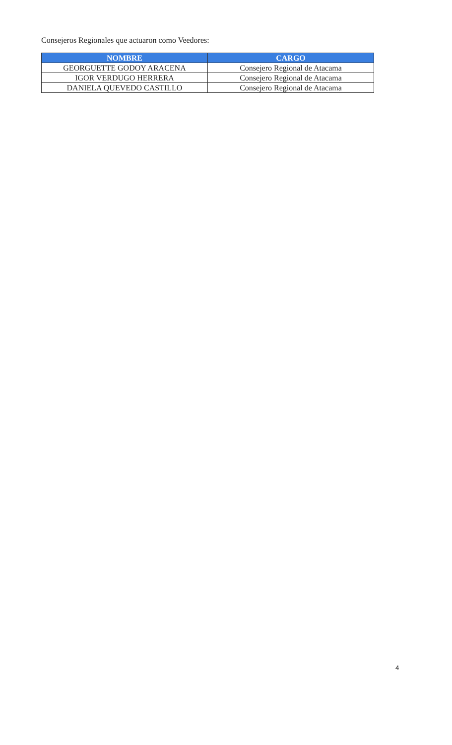Consejeros Regionales que actuaron como Veedores:
| NOMBRE | CARGO |
| --- | --- |
| GEORGUETTE GODOY ARACENA | Consejero Regional de Atacama |
| IGOR VERDUGO HERRERA | Consejero Regional de Atacama |
| DANIELA QUEVEDO CASTILLO | Consejero Regional de Atacama |
4